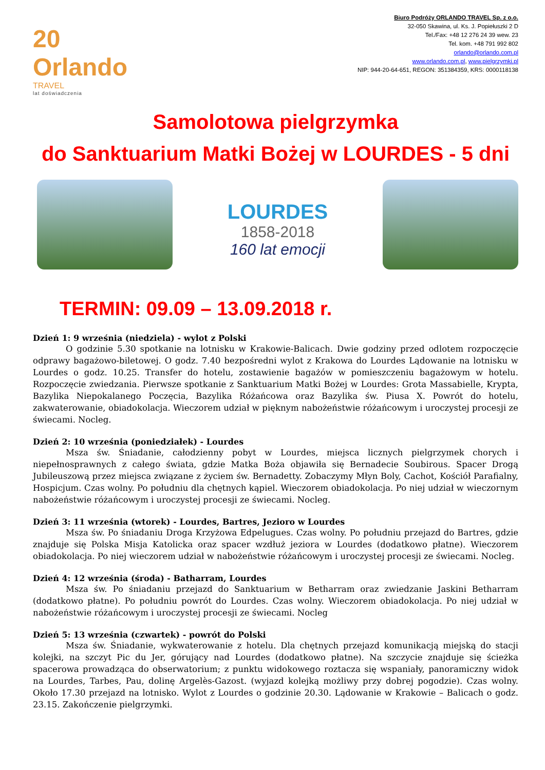20 Orlando
TRAVEL
lat doświadczenia
Biuro Podróży ORLANDO TRAVEL Sp. z o.o.
32-050 Skawina, ul. Ks. J. Popiełuszki 2 D
Tel./Fax: +48 12 276 24 39 wew. 23
Tel. kom. +48 791 992 802
orlando@orlando.com.pl
www.orlando.com.pl, www.pielgrzymki.pl
NIP: 944-20-64-651, REGON: 351384359, KRS: 0000118138
Samolotowa pielgrzymka
do Sanktuarium Matki Bożej w LOURDES - 5 dni
LOURDES
1858-2018
160 lat emocji
TERMIN: 09.09 – 13.09.2018 r.
Dzień 1: 9 września (niedziela) - wylot z Polski
O godzinie 5.30 spotkanie na lotnisku w Krakowie-Balicach. Dwie godziny przed odlotem rozpoczęcie odprawy bagażowo-biletowej. O godz. 7.40 bezpośredni wylot z Krakowa do Lourdes Lądowanie na lotnisku w Lourdes o godz. 10.25. Transfer do hotelu, zostawienie bagażów w pomieszczeniu bagażowym w hotelu. Rozpoczęcie zwiedzania. Pierwsze spotkanie z Sanktuarium Matki Bożej w Lourdes: Grota Massabielle, Krypta, Bazylika Niepokalanego Poczęcia, Bazylika Różańcowa oraz Bazylika św. Piusa X. Powrót do hotelu, zakwaterowanie, obiadokolacja. Wieczorem udział w pięknym nabożeństwie różańcowym i uroczystej procesji ze świecami. Nocleg.
Dzień 2: 10 września (poniedziałek) - Lourdes
Msza św. Śniadanie, całodzienny pobyt w Lourdes, miejsca licznych pielgrzymek chorych i niepełnosprawnych z całego świata, gdzie Matka Boża objawiła się Bernadecie Soubirous. Spacer Drogą Jubileuszową przez miejsca związane z życiem św. Bernadetty. Zobaczymy Młyn Boly, Cachot, Kościół Parafialny, Hospicjum. Czas wolny. Po południu dla chętnych kąpiel. Wieczorem obiadokolacja. Po niej udział w wieczornym nabożeństwie różańcowym i uroczystej procesji ze świecami. Nocleg.
Dzień 3: 11 września (wtorek) - Lourdes, Bartres, Jezioro w Lourdes
Msza św. Po śniadaniu Droga Krzyżowa Edpelugues. Czas wolny. Po południu przejazd do Bartres, gdzie znajduje się Polska Misja Katolicka oraz spacer wzdłuż jeziora w Lourdes (dodatkowo płatne). Wieczorem obiadokolacja. Po niej wieczorem udział w nabożeństwie różańcowym i uroczystej procesji ze świecami. Nocleg.
Dzień 4: 12 września (środa) - Batharram, Lourdes
Msza św. Po śniadaniu przejazd do Sanktuarium w Betharram oraz zwiedzanie Jaskini Betharram (dodatkowo płatne). Po południu powrót do Lourdes. Czas wolny. Wieczorem obiadokolacja. Po niej udział w nabożeństwie różańcowym i uroczystej procesji ze świecami. Nocleg
Dzień 5: 13 września (czwartek) - powrót do Polski
Msza św. Śniadanie, wykwaterowanie z hotelu. Dla chętnych przejazd komunikacją miejską do stacji kolejki, na szczyt Pic du Jer, górujący nad Lourdes (dodatkowo płatne). Na szczycie znajduje się ścieżka spacerowa prowadząca do obserwatorium; z punktu widokowego roztacza się wspaniały, panoramiczny widok na Lourdes, Tarbes, Pau, dolinę Argelès-Gazost. (wyjazd kolejką możliwy przy dobrej pogodzie). Czas wolny. Około 17.30 przejazd na lotnisko. Wylot z Lourdes o godzinie 20.30. Lądowanie w Krakowie – Balicach o godz. 23.15. Zakończenie pielgrzymki.